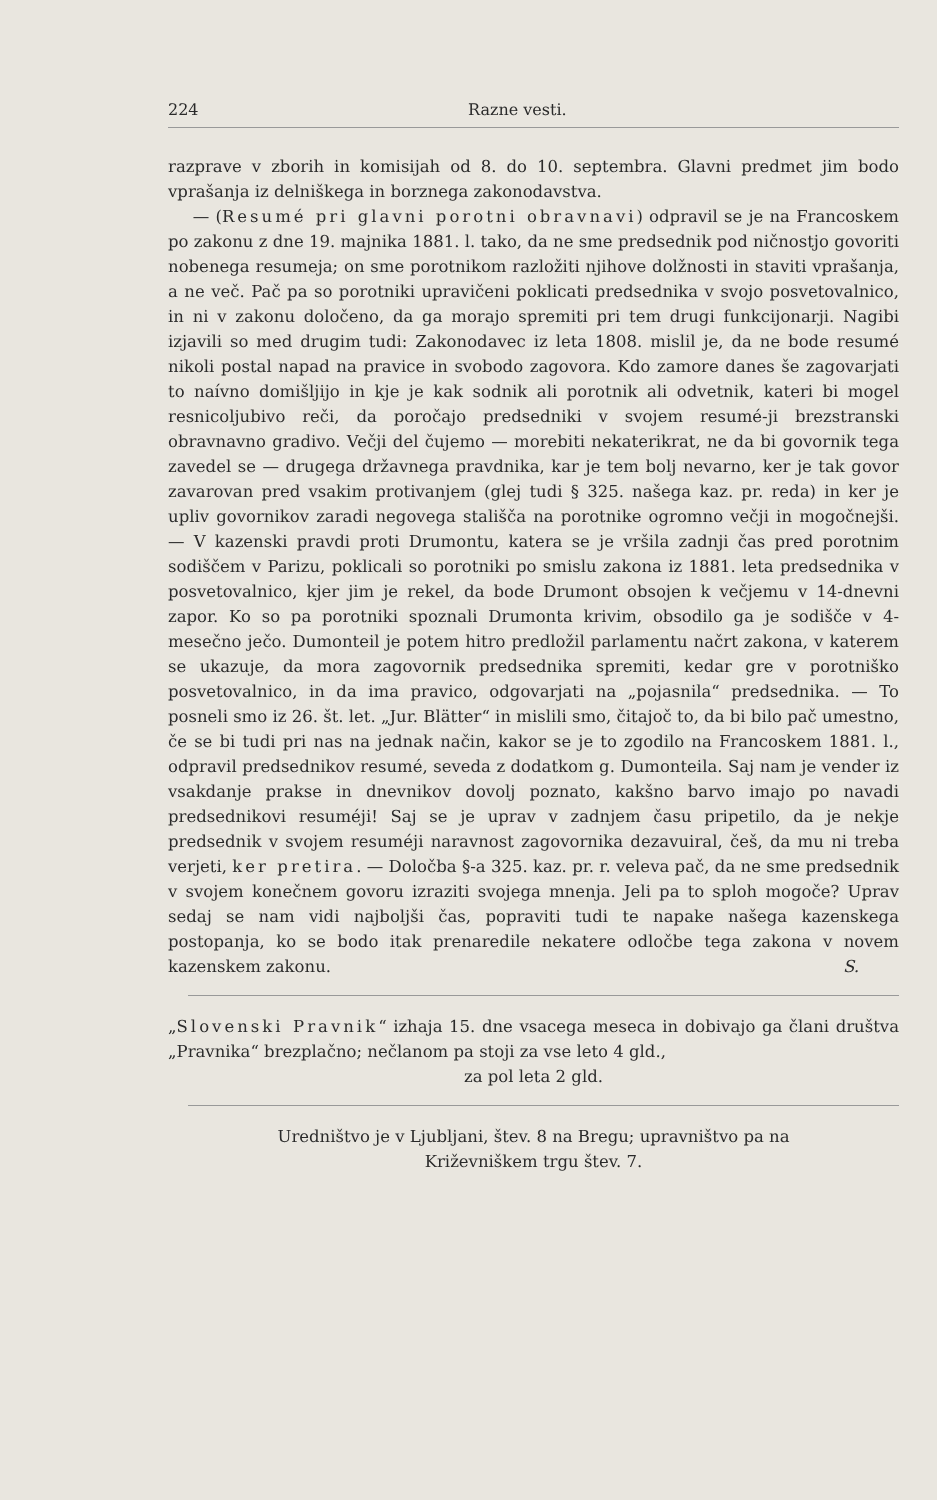224 Razne vesti.
razprave v zborih in komisijah od 8. do 10. septembra. Glavni predmet jim bodo vprašanja iz delniškega in borznega zakonodavstva.
— (Resumé pri glavni porotni obravnavi) odpravil se je na Francoskem po zakonu z dne 19. majnika 1881. l. tako, da ne sme predsednik pod ničnostjo govoriti nobenega resumeja; on sme porotnikom razložiti njihove dolžnosti in staviti vprašanja, a ne več. Pač pa so porotniki upravičeni poklicati predsednika v svojo posvetovalnico, in ni v zakonu določeno, da ga morajo spremiti pri tem drugi funkcijonarji. Nagibi izjavili so med drugim tudi: Zakonodavec iz leta 1808. mislil je, da ne bode resumé nikoli postal napad na pravice in svobodo zagovora. Kdo zamore danes še zagovarjati to naívno domišljijo in kje je kak sodnik ali porotnik ali odvetnik, kateri bi mogel resnicoljubivo reči, da poročajo predsedniki v svojem resumé-ji brezstranski obravnavno gradivo. Večji del čujemo — morebiti nekaterikrat, ne da bi govornik tega zavedel se — drugega državnega pravdnika, kar je tem bolj nevarno, ker je tak govor zavarovan pred vsakim protivanjem (glej tudi § 325. našega kaz. pr. reda) in ker je upliv govornikov zaradi negovega stališča na porotnike ogromno večji in mogočnejši. — V kazenski pravdi proti Drumontu, katera se je vršila zadnji čas pred porotnim sodiščem v Parizu, poklicali so porotniki po smislu zakona iz 1881. leta predsednika v posvetovalnico, kjer jim je rekel, da bode Drumont obsojen k večjemu v 14-dnevni zapor. Ko so pa porotniki spoznali Drumonta krivim, obsodilo ga je sodišče v 4-mesečno ječo. Dumonteil je potem hitro predložil parlamentu načrt zakona, v katerem se ukazuje, da mora zagovornik predsednika spremiti, kedar gre v porotniško posvetovalnico, in da ima pravico, odgovarjati na „pojasnila“ predsednika. — To posneli smo iz 26. št. let. „Jur. Blätter“ in mislili smo, čitajoč to, da bi bilo pač umestno, če se bi tudi pri nas na jednak način, kakor se je to zgodilo na Francoskem 1881. l., odpravil predsednikov resumé, seveda z dodatkom g. Dumonteila. Saj nam je vender iz vsakdanje prakse in dnevnikov dovolj poznato, kakšno barvo imajo po navadi predsednikovi resuméji! Saj se je uprav v zadnjem času pripetilo, da je nekje predsednik v svojem resuméji naravnost zagovornika dezavuiral, češ, da mu ni treba verjeti, ker pretira. — Določba §-a 325. kaz. pr. r. veleva pač, da ne sme predsednik v svojem konečnem govoru izraziti svojega mnenja. Jeli pa to sploh mogoče? Uprav sedaj se nam vidi najboljši čas, popraviti tudi te napake našega kazenskega postopanja, ko se bodo itak prenaredile nekatere odločbe tega zakona v novem kazenskem zakonu. S.
„Slovenski Pravnik“ izhaja 15. dne vsacega meseca in dobivajo ga člani društva „Pravnika“ brezplačno; nečlanom pa stoji za vse leto 4 gld.,
za pol leta 2 gld.
Uredništvo je v Ljubljani, štev. 8 na Bregu; upravništvo pa na
Križevniškem trgu štev. 7.